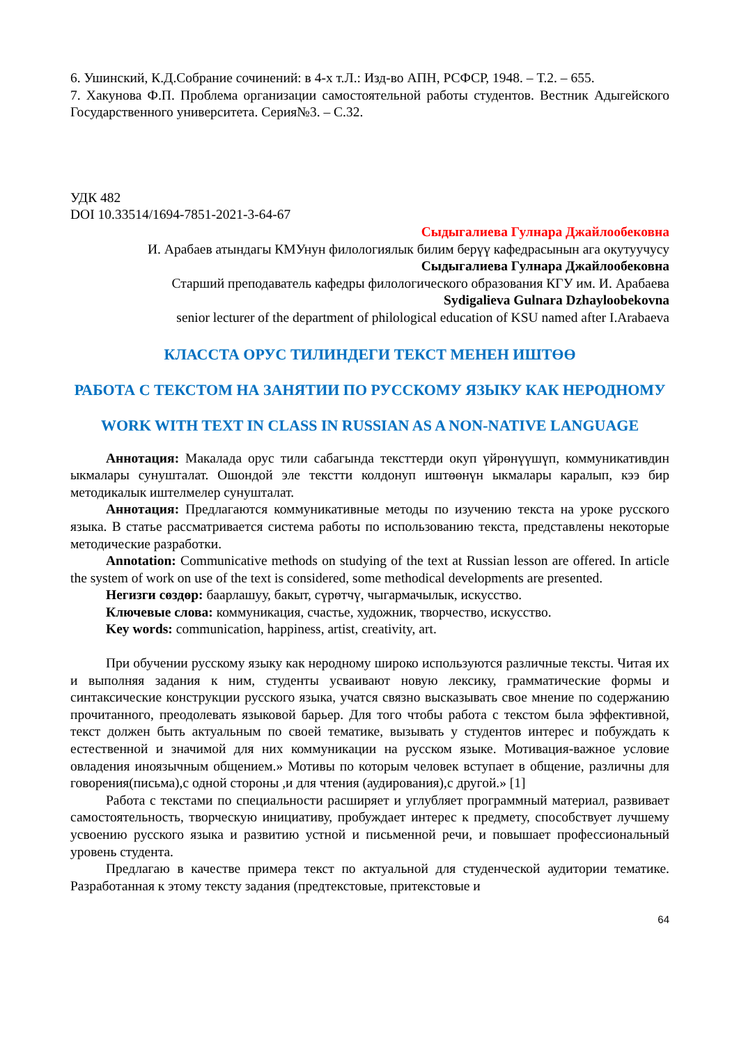6. Ушинский, К.Д.Собрание сочинений: в 4-х т.Л.: Изд-во АПН, РСФСР, 1948. – Т.2. – 655.
7. Хакунова Ф.П. Проблема организации самостоятельной работы студентов. Вестник Адыгейского Государственного университета. Серия№3. – С.32.
УДК 482
DOI 10.33514/1694-7851-2021-3-64-67
Сыдыгалиева Гулнара Джайлообековна
И. Арабаев атындагы КМУнун филологиялык билим берүү кафедрасынын ага окутуучусу
Сыдыгалиева Гулнара Джайлообековна
Старший преподаватель кафедры филологического образования КГУ им. И. Арабаева
Sydigalieva Gulnara Dzhayloobekovna
senior lecturer of the department of philological education of KSU named after I.Arabaeva
КЛАССТА ОРУС ТИЛИНДЕГИ ТЕКСТ МЕНЕН ИШТӨӨ
РАБОТА С ТЕКСТОМ НА ЗАНЯТИИ ПО РУССКОМУ ЯЗЫКУ КАК НЕРОДНОМУ
WORK WITH TEXT IN CLASS IN RUSSIAN AS A NON-NATIVE LANGUAGE
Аннотация: Макалада орус тили сабагында тексттерди окуп үйрөнүүшүп, коммуникативдин ыкмалары сунушталат. Ошондой эле текстти колдонуп иштөөнүн ыкмалары каралып, кээ бир методикалык иштелмелер сунушталат.
Аннотация: Предлагаются коммуникативные методы по изучению текста на уроке русского языка. В статье рассматривается система работы по использованию текста, представлены некоторые методические разработки.
Annotation: Communicative methods on studying of the text at Russian lesson are offered. In article the system of work on use of the text is considered, some methodical developments are presented.
Негизги сөздөр: баарлашуу, бакыт, сүрөтчү, чыгармачылык, искусство.
Ключевые слова: коммуникация, счастье, художник, творчество, искусство.
Key words: communication, happiness, artist, creativity, art.
При обучении русскому языку как неродному широко используются различные тексты. Читая их и выполняя задания к ним, студенты усваивают новую лексику, грамматические формы и синтаксические конструкции русского языка, учатся связно высказывать свое мнение по содержанию прочитанного, преодолевать языковой барьер. Для того чтобы работа с текстом была эффективной, текст должен быть актуальным по своей тематике, вызывать у студентов интерес и побуждать к естественной и значимой для них коммуникации на русском языке. Мотивация-важное условие овладения иноязычным общением.» Мотивы по которым человек вступает в общение, различны для говорения(письма),с одной стороны ,и для чтения (аудирования),с другой.» [1]
Работа с текстами по специальности расширяет и углубляет программный материал, развивает самостоятельность, творческую инициативу, пробуждает интерес к предмету, способствует лучшему усвоению русского языка и развитию устной и письменной речи, и повышает профессиональный уровень студента.
Предлагаю в качестве примера текст по актуальной для студенческой аудитории тематике. Разработанная к этому тексту задания (предтекстовые, притекстовые и
64